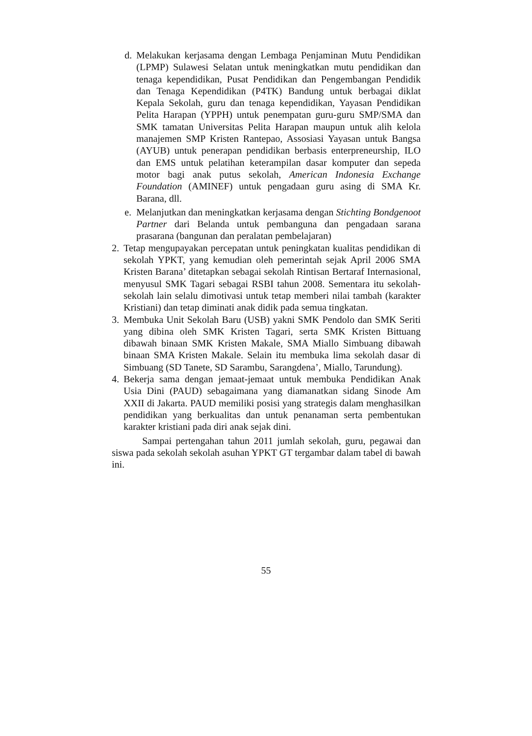d. Melakukan kerjasama dengan Lembaga Penjaminan Mutu Pendidikan (LPMP) Sulawesi Selatan untuk meningkatkan mutu pendidikan dan tenaga kependidikan, Pusat Pendidikan dan Pengembangan Pendidik dan Tenaga Kependidikan (P4TK) Bandung untuk berbagai diklat Kepala Sekolah, guru dan tenaga kependidikan, Yayasan Pendidikan Pelita Harapan (YPPH) untuk penempatan guru-guru SMP/SMA dan SMK tamatan Universitas Pelita Harapan maupun untuk alih kelola manajemen SMP Kristen Rantepao, Assosiasi Yayasan untuk Bangsa (AYUB) untuk penerapan pendidikan berbasis enterpreneurship, ILO dan EMS untuk pelatihan keterampilan dasar komputer dan sepeda motor bagi anak putus sekolah, American Indonesia Exchange Foundation (AMINEF) untuk pengadaan guru asing di SMA Kr. Barana, dll.
e. Melanjutkan dan meningkatkan kerjasama dengan Stichting Bondgenoot Partner dari Belanda untuk pembanguna dan pengadaan sarana prasarana (bangunan dan peralatan pembelajaran)
2. Tetap mengupayakan percepatan untuk peningkatan kualitas pendidikan di sekolah YPKT, yang kemudian oleh pemerintah sejak April 2006 SMA Kristen Barana’ ditetapkan sebagai sekolah Rintisan Bertaraf Internasional, menyusul SMK Tagari sebagai RSBI tahun 2008. Sementara itu sekolah-sekolah lain selalu dimotivasi untuk tetap memberi nilai tambah (karakter Kristiani) dan tetap diminati anak didik pada semua tingkatan.
3. Membuka Unit Sekolah Baru (USB) yakni SMK Pendolo dan SMK Seriti yang dibina oleh SMK Kristen Tagari, serta SMK Kristen Bittuang dibawah binaan SMK Kristen Makale, SMA Miallo Simbuang dibawah binaan SMA Kristen Makale. Selain itu membuka lima sekolah dasar di Simbuang (SD Tanete, SD Sarambu, Sarangdena’, Miallo, Tarundung).
4. Bekerja sama dengan jemaat-jemaat untuk membuka Pendidikan Anak Usia Dini (PAUD) sebagaimana yang diamanatkan sidang Sinode Am XXII di Jakarta. PAUD memiliki posisi yang strategis dalam menghasilkan pendidikan yang berkualitas dan untuk penanaman serta pembentukan karakter kristiani pada diri anak sejak dini.
Sampai pertengahan tahun 2011 jumlah sekolah, guru, pegawai dan siswa pada sekolah sekolah asuhan YPKT GT tergambar dalam tabel di bawah ini.
55